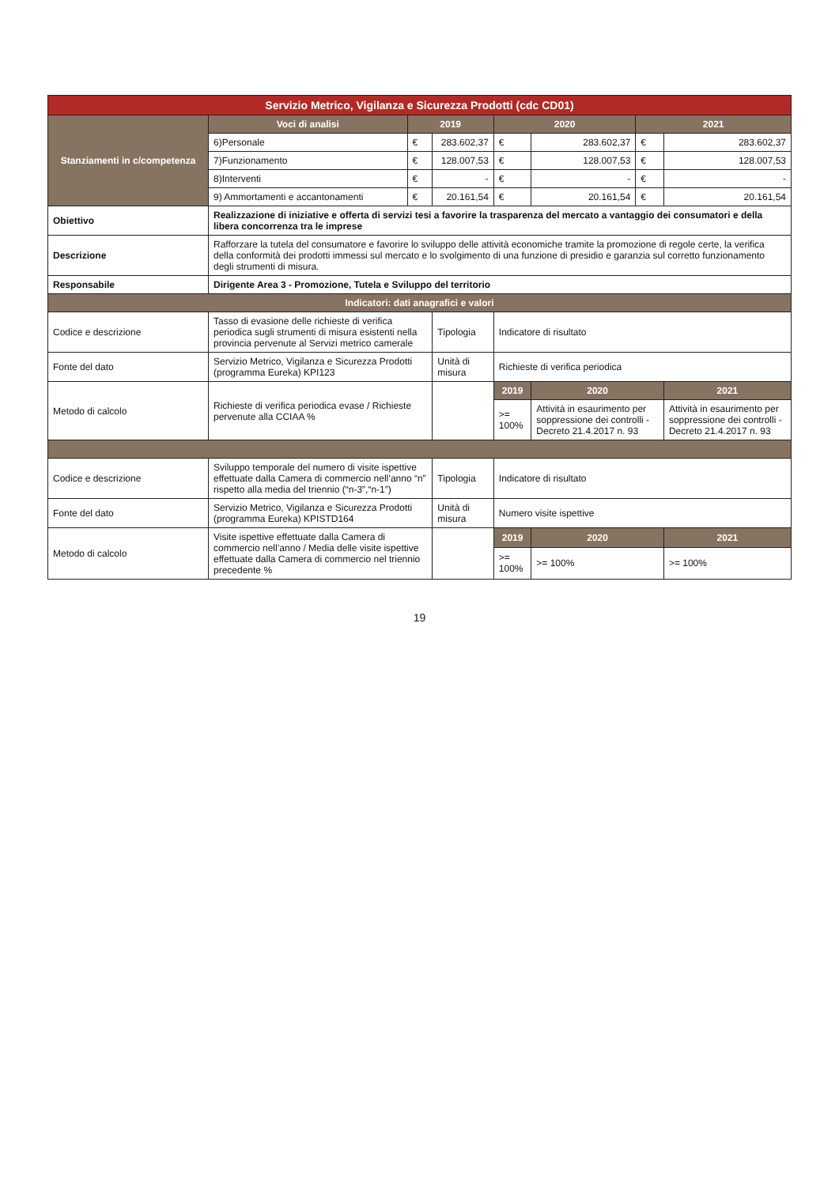| Servizio Metrico, Vigilanza e Sicurezza Prodotti (cdc CD01) | | | | | | | |
| --- | --- | --- | --- | --- | --- | --- | --- |
| Stanziamenti in c/competenza | Voci di analisi | 2019 | | 2020 | | 2021 | |
| | 6)Personale | € | 283.602,37 | € | 283.602,37 | € | 283.602,37 |
| | 7)Funzionamento | € | 128.007,53 | € | 128.007,53 | € | 128.007,53 |
| | 8)Interventi | € | - | € | - | € | - |
| | 9) Ammortamenti e accantonamenti | € | 20.161,54 | € | 20.161,54 | € | 20.161,54 |
| Obiettivo | Realizzazione di iniziative e offerta di servizi tesi a favorire la trasparenza del mercato a vantaggio dei consumatori e della libera concorrenza tra le imprese | | | | | | |
| Descrizione | Rafforzare la tutela del consumatore e favorire lo sviluppo delle attività economiche tramite la promozione di regole certe, la verifica della conformità dei prodotti immessi sul mercato e lo svolgimento di una funzione di presidio e garanzia sul corretto funzionamento degli strumenti di misura. | | | | | | |
| Responsabile | Dirigente Area 3 - Promozione, Tutela e Sviluppo del territorio | | | | | | |
| Indicatori: dati anagrafici e valori | | | | | | | |
| Codice e descrizione | Tasso di evasione delle richieste di verifica periodica sugli strumenti di misura esistenti nella provincia pervenute al Servizi metrico camerale | | Tipologia | Indicatore di risultato | | | |
| Fonte del dato | Servizio Metrico, Vigilanza e Sicurezza Prodotti (programma Eureka) KPI123 | | Unità di misura | Richieste di verifica periodica | | | |
| Metodo di calcolo | Richieste di verifica periodica evase / Richieste pervenute alla CCIAA % | | | 2019 | 2020 | | 2021 |
| | | | | >= 100% | Attività in esaurimento per soppressione dei controlli - Decreto 21.4.2017 n. 93 | | Attività in esaurimento per soppressione dei controlli - Decreto 21.4.2017 n. 93 |
| Codice e descrizione | Sviluppo temporale del numero di visite ispettive effettuate dalla Camera di commercio nell’anno “n” rispetto alla media del triennio (“n-3”,“n-1”) | | Tipologia | Indicatore di risultato | | | |
| Fonte del dato | Servizio Metrico, Vigilanza e Sicurezza Prodotti (programma Eureka) KPISTD164 | | Unità di misura | Numero visite ispettive | | | |
| Metodo di calcolo | Visite ispettive effettuate dalla Camera di commercio nell’anno / Media delle visite ispettive effettuate dalla Camera di commercio nel triennio precedente % | | | 2019 | 2020 | | 2021 |
| | | | | >= 100% | >= 100% | | >= 100% |
19